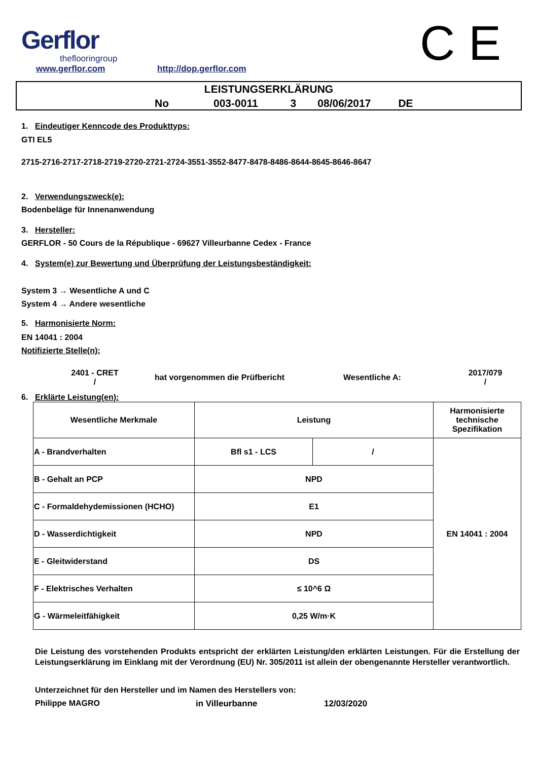Gerflor
theflooringroup
www.gerflor.com http://dop.gerflor.com C E
LEISTUNGSERKLÄRUNG
No 003-0011 3 08/06/2017 DE
1. Eindeutiger Kenncode des Produkttyps:
GTI EL5
2715-2716-2717-2718-2719-2720-2721-2724-3551-3552-8477-8478-8486-8644-8645-8646-8647
2. Verwendungszweck(e):
Bodenbeläge für Innenanwendung
3. Hersteller:
GERFLOR - 50 Cours de la République - 69627 Villeurbanne Cedex - France
4. System(e) zur Bewertung und Überprüfung der Leistungsbeständigkeit:
System 3 → Wesentliche A und C
System 4 → Andere wesentliche
5. Harmonisierte Norm:
EN 14041 : 2004
Notifizierte Stelle(n):
2401 - CRET
/
hat vorgenommen die Prüfbericht Wesentliche A:
2017/079
/
6. Erklärte Leistung(en):
| Wesentliche Merkmale | Leistung | | Harmonisierte technische Spezifikation |
| A - Brandverhalten | Bfl s1 - LCS | / | EN 14041 : 2004 |
| B - Gehalt an PCP | NPD | | |
| C - Formaldehydemissionen (HCHO) | E1 | | |
| D - Wasserdichtigkeit | NPD | | |
| E - Gleitwiderstand | DS | | |
| F - Elektrisches Verhalten | ≤ 10^6 Ω | | |
| G - Wärmeleitfähigkeit | 0,25 W/m·K | | |
Die Leistung des vorstehenden Produkts entspricht der erklärten Leistung/den erklärten Leistungen. Für die Erstellung der Leistungserklärung im Einklang mit der Verordnung (EU) Nr. 305/2011 ist allein der obengenannte Hersteller verantwortlich.
Unterzeichnet für den Hersteller und im Namen des Herstellers von:
Philippe MAGRO in Villeurbanne 12/03/2020